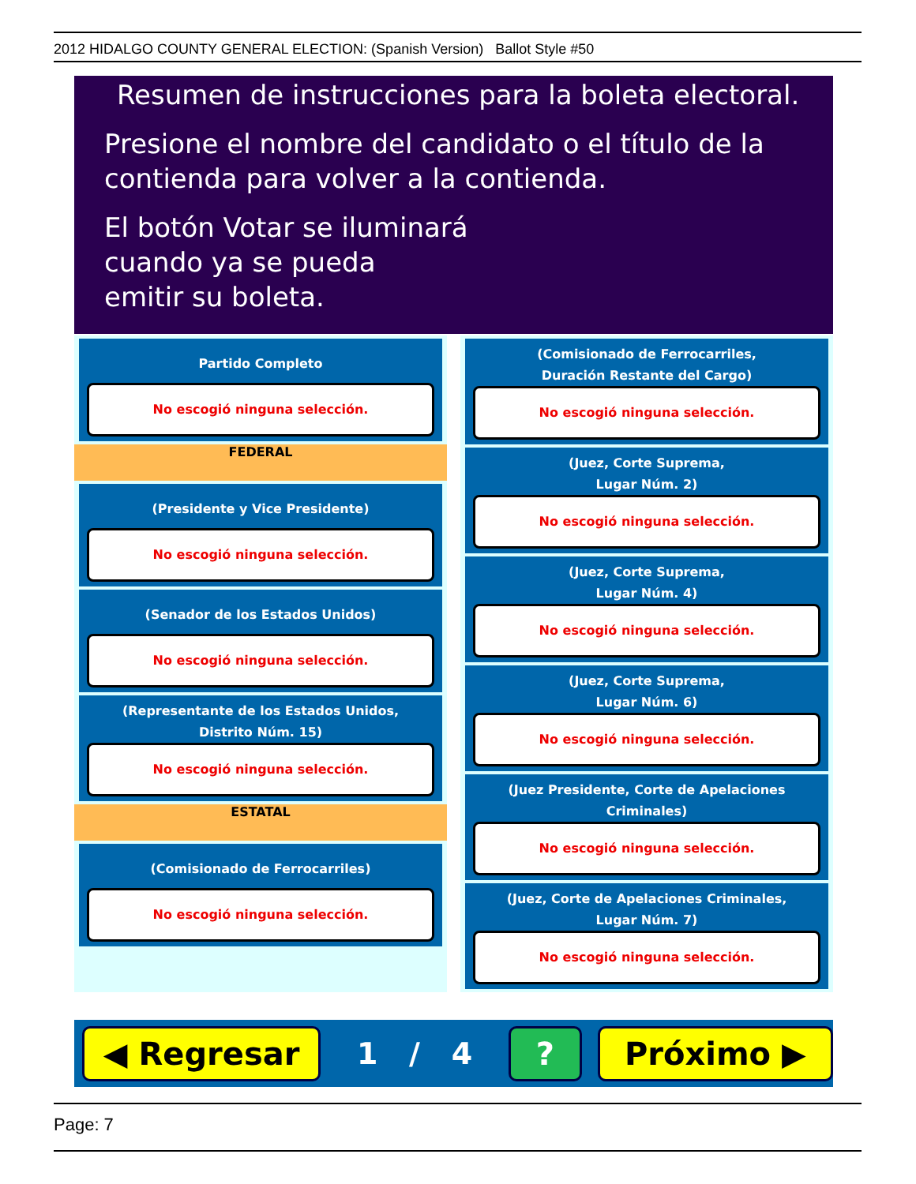2012 HIDALGO COUNTY GENERAL ELECTION: (Spanish Version) Ballot Style #50
Resumen de instrucciones para la boleta electoral.
Presione el nombre del candidato o el título de la
contienda para volver a la contienda.
El botón Votar se iluminará
cuando ya se pueda
emitir su boleta.
Partido Completo
No escogió ninguna selección.
FEDERAL
(Presidente y Vice Presidente)
No escogió ninguna selección.
(Senador de los Estados Unidos)
No escogió ninguna selección.
(Representante de los Estados Unidos,
Distrito Núm. 15)
No escogió ninguna selección.
ESTATAL
(Comisionado de Ferrocarriles)
No escogió ninguna selección.
(Comisionado de Ferrocarriles,
Duración Restante del Cargo)
No escogió ninguna selección.
(Juez, Corte Suprema,
Lugar Núm. 2)
No escogió ninguna selección.
(Juez, Corte Suprema,
Lugar Núm. 4)
No escogió ninguna selección.
(Juez, Corte Suprema,
Lugar Núm. 6)
No escogió ninguna selección.
(Juez Presidente, Corte de Apelaciones Criminales)
No escogió ninguna selección.
(Juez, Corte de Apelaciones Criminales,
Lugar Núm. 7)
No escogió ninguna selección.
◀ Regresar
1 / 4
? Próximo ▶
Page: 7